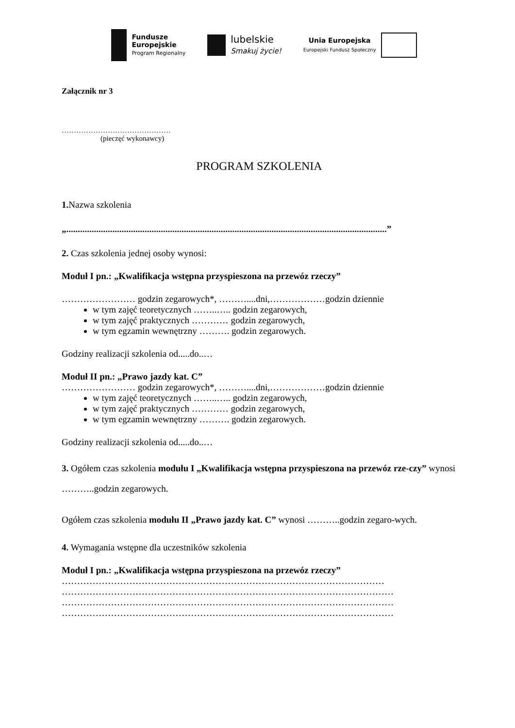Fundusze
Europejskie
Program Regionalny
lubelskie
Smakuj życie!
Unia Europejska
Europejski Fundusz Społeczny
Załącznik nr 3
………………………………………
(pieczęć wykonawcy)
PROGRAM SZKOLENIA
1. Nazwa szkolenia
„...........................................................................................................................................”
2. Czas szkolenia jednej osoby wynosi:
Moduł I pn.: „Kwalifikacja wstępna przyspieszona na przewóz rzeczy”
…………………… godzin zegarowych*, ………....dni,………………godzin dziennie
w tym zajęć teoretycznych ……..….. godzin zegarowych,
w tym zajęć praktycznych ………… godzin zegarowych,
w tym egzamin wewnętrzny ………. godzin zegarowych.
Godziny realizacji szkolenia od.....do..…
Moduł II pn.: „Prawo jazdy kat. C”
…………………… godzin zegarowych*, ………....dni,………………godzin dziennie
w tym zajęć teoretycznych ……..….. godzin zegarowych,
w tym zajęć praktycznych ………… godzin zegarowych,
w tym egzamin wewnętrzny ………. godzin zegarowych.
Godziny realizacji szkolenia od.....do..…
3. Ogółem czas szkolenia modułu I „Kwalifikacja wstępna przyspieszona na przewóz rze-czy” wynosi ………..godzin zegarowych.
Ogółem czas szkolenia modułu II „Prawo jazdy kat. C” wynosi ………..godzin zegaro-wych.
4. Wymagania wstępne dla uczestników szkolenia
Moduł I pn.: „Kwalifikacja wstępna przyspieszona na przewóz rzeczy”
……………………………………………………………………………………………
………………………………………………………………………………………………
………………………………………………………………………………………………
………………………………………………………………………………………………